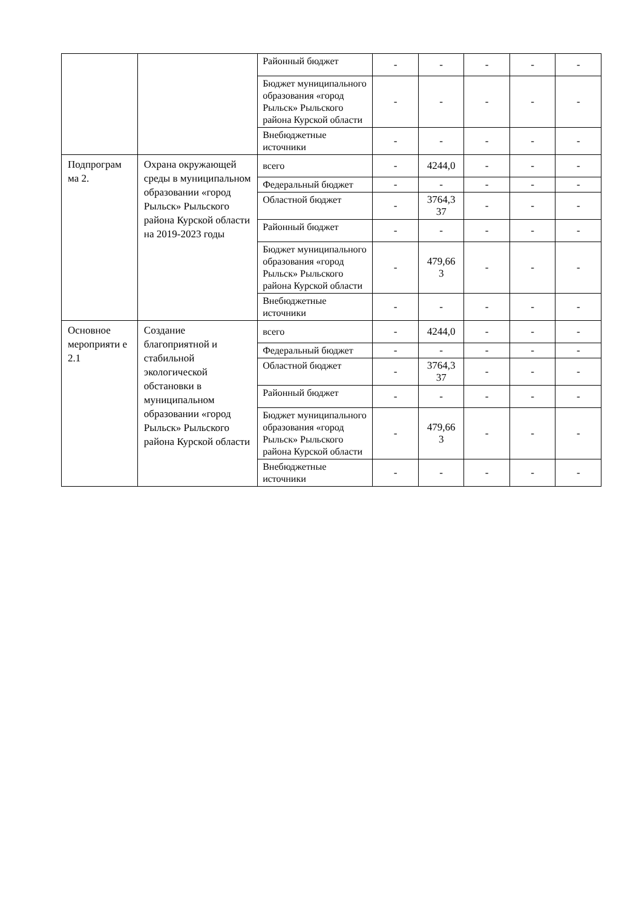| | | Районный бюджет | - | - | - | - | - |
| | | Бюджет муниципального образования «город Рыльск» Рыльского района Курской области | - | - | - | - | - |
| | | Внебюджетные источники | - | - | - | - | - |
| Подпрограм ма 2. | Охрана окружающей среды в муниципальном образовании «город Рыльск» Рыльского района Курской области на 2019-2023 годы | всего | - | 4244,0 | - | - | - |
| | | Федеральный бюджет | - | - | - | - | - |
| | | Областной бюджет | - | 3764,3 37 | - | - | - |
| | | Районный бюджет | - | - | - | - | - |
| | | Бюджет муниципального образования «город Рыльск» Рыльского района Курской области | - | 479,66 3 | - | - | - |
| | | Внебюджетные источники | - | - | - | - | - |
| Основное мероприяти е 2.1 | Создание благоприятной и стабильной экологической обстановки в муниципальном образовании «город Рыльск» Рыльского района Курской области | всего | - | 4244,0 | - | - | - |
| | | Федеральный бюджет | - | - | - | - | - |
| | | Областной бюджет | - | 3764,3 37 | - | - | - |
| | | Районный бюджет | - | - | - | - | - |
| | | Бюджет муниципального образования «город Рыльск» Рыльского района Курской области | - | 479,66 3 | - | - | - |
| | | Внебюджетные источники | - | - | - | - | - |